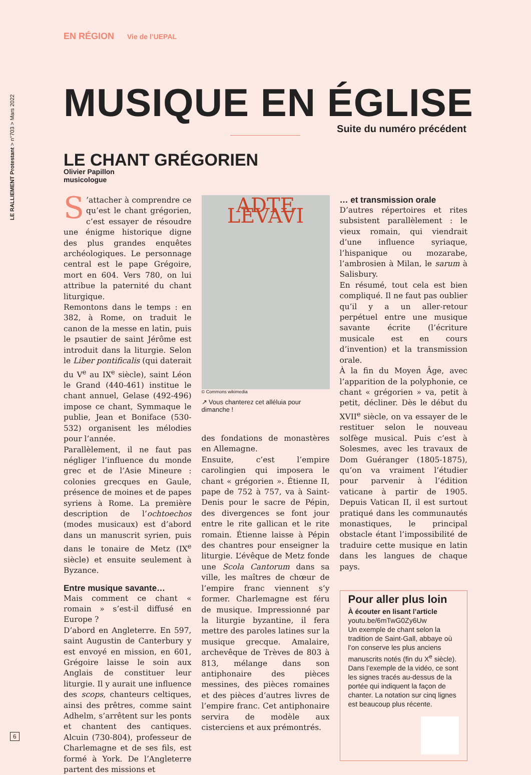LE RALLIEMENT Protestant > n°703 > Mars 2022
EN RÉGION Vie de l’UEPAL
MUSIQUE EN ÉGLISE
Suite du numéro précédent
LE CHANT GRÉGORIEN
Olivier Papillon
musicologue
S’attacher à comprendre ce qu’est le chant grégorien, c’est essayer de résoudre une énigme historique digne des plus grandes enquêtes archéologiques. Le personnage central est le pape Grégoire, mort en 604. Vers 780, on lui attribue la paternité du chant liturgique.
Remontons dans le temps : en 382, à Rome, on traduit le canon de la messe en latin, puis le psautier de saint Jérôme est introduit dans la liturgie. Selon le Liber pontificalis (qui daterait du V<sup>e</sup> au IX<sup>e</sup> siècle), saint Léon le Grand (440-461) institue le chant annuel, Gelase (492-496) impose ce chant, Symmaque le publie, Jean et Boniface (530-532) organisent les mélodies pour l’année.
Parallèlement, il ne faut pas négliger l’influence du monde grec et de l’Asie Mineure : colonies grecques en Gaule, présence de moines et de papes syriens à Rome. La première description de l’ochtoechos (modes musicaux) est d’abord dans un manuscrit syrien, puis dans le tonaire de Metz (IX<sup>e</sup> siècle) et ensuite seulement à Byzance.
Entre musique savante…
Mais comment ce chant « romain » s’est-il diffusé en Europe ?
D’abord en Angleterre. En 597, saint Augustin de Canterbury y est envoyé en mission, en 601, Grégoire laisse le soin aux Anglais de constituer leur liturgie. Il y aurait une influence des scops, chanteurs celtiques, ainsi des prêtres, comme saint Adhelm, s’arrêtent sur les ponts et chantent des cantiques. Alcuin (730-804), professeur de Charlemagne et de ses fils, est formé à York. De l’Angleterre partent des missions et
ADTE LEVAVI
© Commons wikimedia
↗ Vous chanterez cet alléluia pour dimanche !
des fondations de monastères en Allemagne.
Ensuite, c’est l’empire carolingien qui imposera le chant « grégorien ». Étienne II, pape de 752 à 757, va à Saint-Denis pour le sacre de Pépin, des divergences se font jour entre le rite gallican et le rite romain. Étienne laisse à Pépin des chantres pour enseigner la liturgie. L’évêque de Metz fonde une Scola Cantorum dans sa ville, les maîtres de chœur de l’empire franc viennent s’y former. Charlemagne est féru de musique. Impressionné par la liturgie byzantine, il fera mettre des paroles latines sur la musique grecque. Amalaire, archevêque de Trèves de 803 à 813, mélange dans son antiphonaire des pièces messines, des pièces romaines et des pièces d’autres livres de l’empire franc. Cet antiphonaire servira de modèle aux cisterciens et aux prémontrés.
… et transmission orale
D’autres répertoires et rites subsistent parallèlement : le vieux romain, qui viendrait d’une influence syriaque, l’hispanique ou mozarabe, l’ambrosien à Milan, le sarum à Salisbury.
En résumé, tout cela est bien compliqué. Il ne faut pas oublier qu’il y a un aller-retour perpétuel entre une musique savante écrite (l’écriture musicale est en cours d’invention) et la transmission orale.
À la fin du Moyen Âge, avec l’apparition de la polyphonie, ce chant « grégorien » va, petit à petit, décliner. Dès le début du XVII<sup>e</sup> siècle, on va essayer de le restituer selon le nouveau solfège musical. Puis c’est à Solesmes, avec les travaux de Dom Guéranger (1805-1875), qu’on va vraiment l’étudier pour parvenir à l’édition vaticane à partir de 1905. Depuis Vatican II, il est surtout pratiqué dans les communautés monastiques, le principal obstacle étant l’impossibilité de traduire cette musique en latin dans les langues de chaque pays.
Pour aller plus loin
À écouter en lisant l’article
youtu.be/6mTwG0Zy6Uw
Un exemple de chant selon la tradition de Saint-Gall, abbaye où l’on conserve les plus anciens manuscrits notés (fin du X<sup>e</sup> siècle). Dans l’exemple de la vidéo, ce sont les signes tracés au-dessus de la portée qui indiquent la façon de chanter. La notation sur cinq lignes est beaucoup plus récente.
6